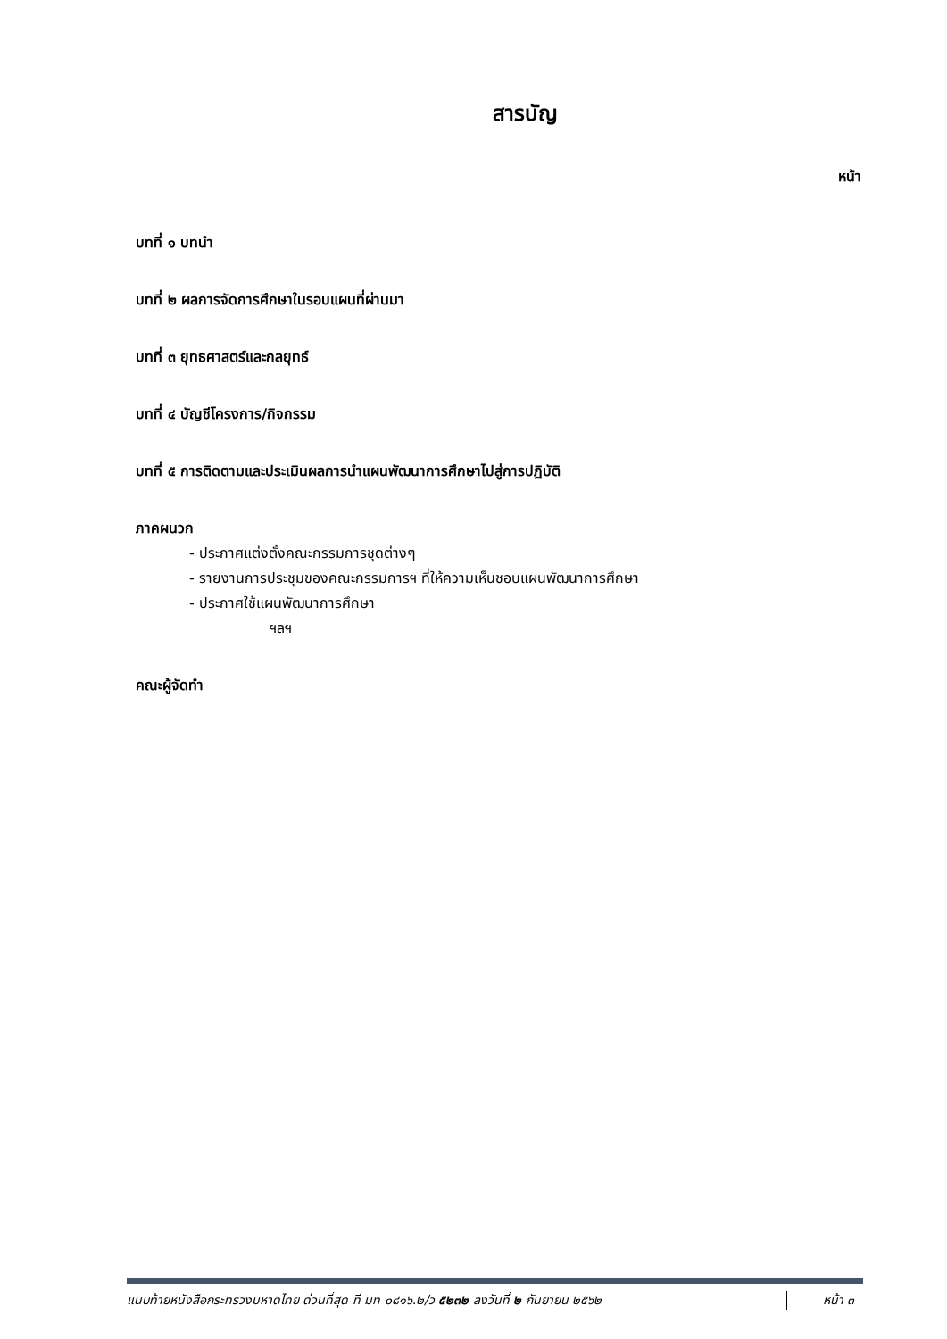สารบัญ
หน้า
บทที่ ๑ บทนำ
บทที่ ๒ ผลการจัดการศึกษาในรอบแผนที่ผ่านมา
บทที่ ๓ ยุทธศาสตร์และกลยุทธ์
บทที่ ๔ บัญชีโครงการ/กิจกรรม
บทที่ ๕ การติดตามและประเมินผลการนำแผนพัฒนาการศึกษาไปสู่การปฏิบัติ
ภาคผนวก
- ประกาศแต่งตั้งคณะกรรมการชุดต่างๆ
- รายงานการประชุมของคณะกรรมการฯ ที่ให้ความเห็นชอบแผนพัฒนาการศึกษา
- ประกาศใช้แผนพัฒนาการศึกษา
ฯลฯ
คณะผู้จัดทำ
แนบท้ายหนังสือกระทรวงมหาดไทย ด่วนที่สุด ที่ มท ๐๘๑๖.๒/ว ๕๒๓๒ ลงวันที่ ๒ กันยายน ๒๕๖๒ หน้า ๓